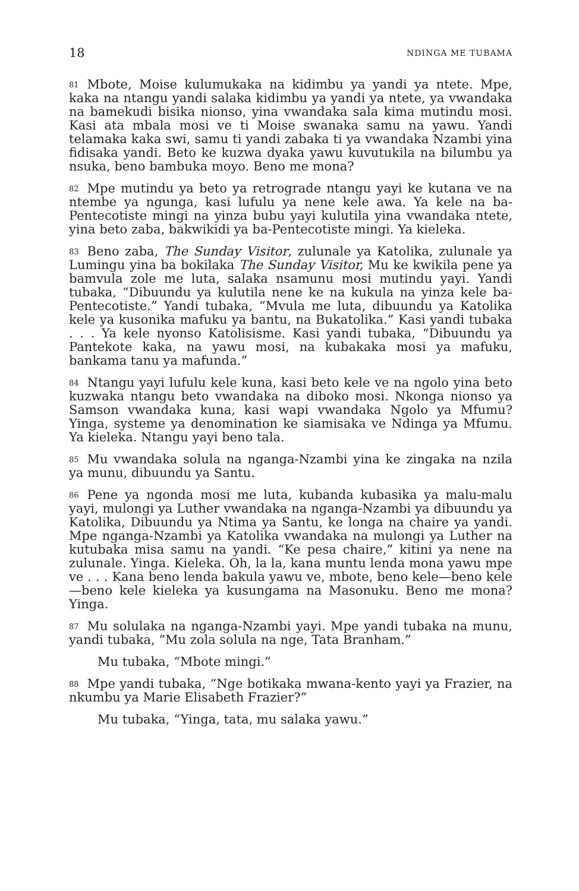18 NDINGA ME TUBAMA
81 Mbote, Moise kulumukaka na kidimbu ya yandi ya ntete. Mpe, kaka na ntangu yandi salaka kidimbu ya yandi ya ntete, ya vwandaka na bamekudi bisika nionso, yina vwandaka sala kima mutindu mosi. Kasi ata mbala mosi ve ti Moise swanaka samu na yawu. Yandi telamaka kaka swi, samu ti yandi zabaka ti ya vwandaka Nzambi yina fidisaka yandi. Beto ke kuzwa dyaka yawu kuvutukila na bilumbu ya nsuka, beno bambuka moyo. Beno me mona?
82 Mpe mutindu ya beto ya retrograde ntangu yayi ke kutana ve na ntembe ya ngunga, kasi lufulu ya nene kele awa. Ya kele na ba-Pentecotiste mingi na yinza bubu yayi kulutila yina vwandaka ntete, yina beto zaba, bakwikidi ya ba-Pentecotiste mingi. Ya kieleka.
83 Beno zaba, The Sunday Visitor, zulunale ya Katolika, zulunale ya Lumingu yina ba bokilaka The Sunday Visitor, Mu ke kwikila pene ya bamvula zole me luta, salaka nsamunu mosi mutindu yayi. Yandi tubaka, “Dibuundu ya kulutila nene ke na kukula na yinza kele ba-Pentecotiste.” Yandi tubaka, “Mvula me luta, dibuundu ya Katolika kele ya kusonika mafuku ya bantu, na Bukatolika.” Kasi yandi tubaka . . . Ya kele nyonso Katolisisme. Kasi yandi tubaka, “Dibuundu ya Pantekote kaka, na yawu mosi, na kubakaka mosi ya mafuku, bankama tanu ya mafunda.”
84 Ntangu yayi lufulu kele kuna, kasi beto kele ve na ngolo yina beto kuzwaka ntangu beto vwandaka na diboko mosi. Nkonga nionso ya Samson vwandaka kuna, kasi wapi vwandaka Ngolo ya Mfumu? Yinga, systeme ya denomination ke siamisaka ve Ndinga ya Mfumu. Ya kieleka. Ntangu yayi beno tala.
85 Mu vwandaka solula na nganga-Nzambi yina ke zingaka na nzila ya munu, dibuundu ya Santu.
86 Pene ya ngonda mosi me luta, kubanda kubasika ya malu-malu yayi, mulongi ya Luther vwandaka na nganga-Nzambi ya dibuundu ya Katolika, Dibuundu ya Ntima ya Santu, ke longa na chaire ya yandi. Mpe nganga-Nzambi ya Katolika vwandaka na mulongi ya Luther na kutubaka misa samu na yandi. “Ke pesa chaire,” kitini ya nene na zulunale. Yinga. Kieleka. Oh, la la, kana muntu lenda mona yawu mpe ve . . . Kana beno lenda bakula yawu ve, mbote, beno kele—beno kele—beno kele kieleka ya kusungama na Masonuku. Beno me mona? Yinga.
87 Mu solulaka na nganga-Nzambi yayi. Mpe yandi tubaka na munu, yandi tubaka, “Mu zola solula na nge, Tata Branham.”
Mu tubaka, “Mbote mingi.”
88 Mpe yandi tubaka, “Nge botikaka mwana-kento yayi ya Frazier, na nkumbu ya Marie Elisabeth Frazier?”
Mu tubaka, “Yinga, tata, mu salaka yawu.”